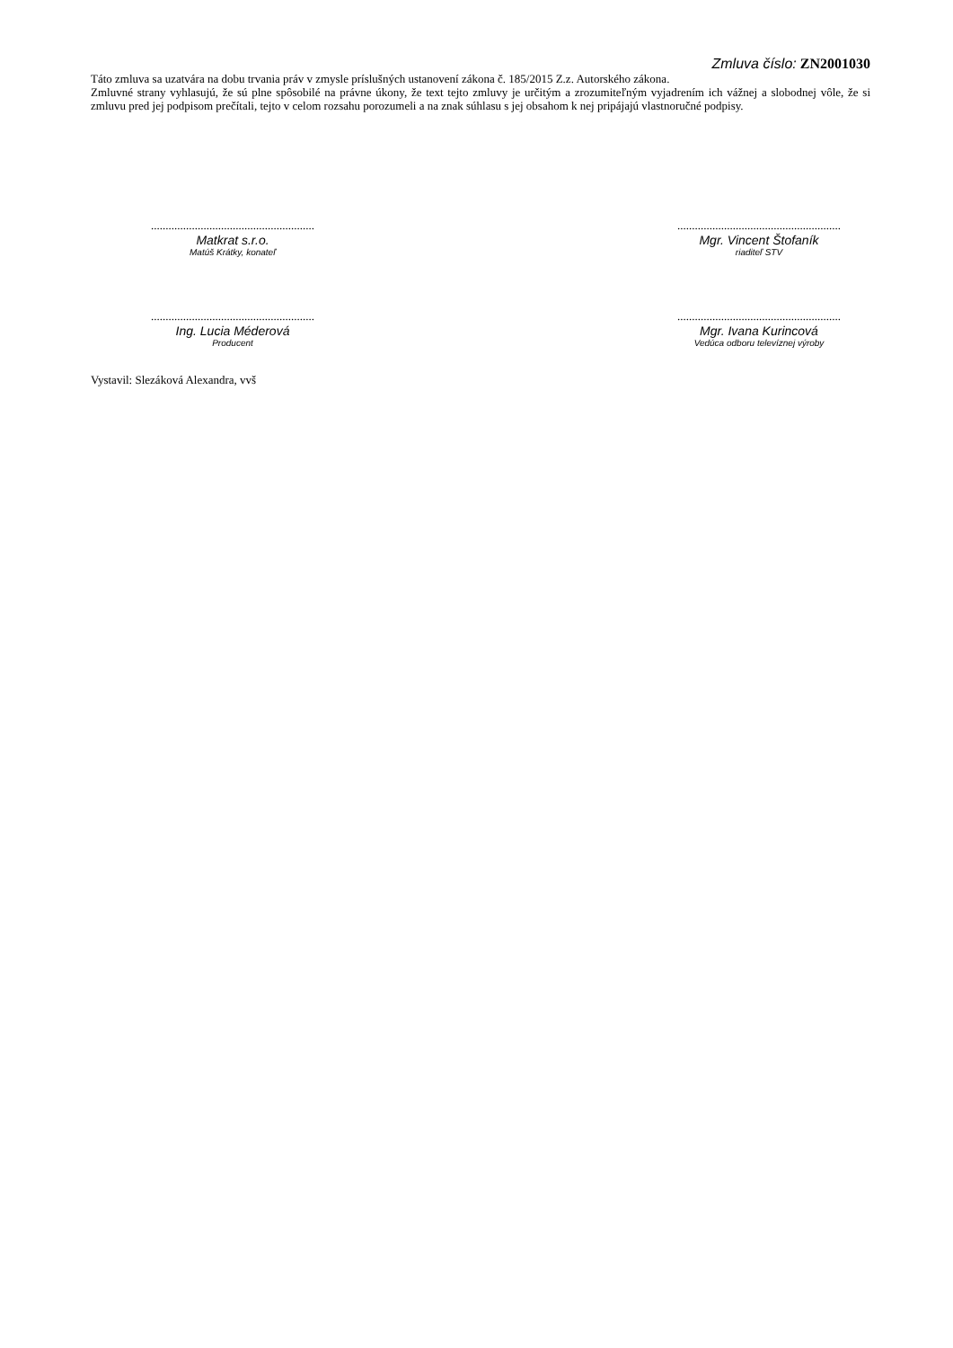Zmluva číslo: ZN2001030
Táto zmluva sa uzatvára na dobu trvania práv v zmysle príslušných ustanovení zákona č. 185/2015 Z.z. Autorského zákona.
Zmluvné strany vyhlasujú, že sú plne spôsobilé na právne úkony, že text tejto zmluvy je určitým a zrozumiteľným vyjadrením ich vážnej a slobodnej vôle, že si zmluvu pred jej podpisom prečítali, tejto v celom rozsahu porozumeli a na znak súhlasu s jej obsahom k nej pripájajú vlastnoručné podpisy.
........................................................
Matkrat s.r.o.
Matúš Krátky, konateľ
........................................................
Mgr. Vincent Štofaník
riaditeľ STV
........................................................
Ing. Lucia Méderová
Producent
........................................................
Mgr. Ivana Kurincová
Vedúca odboru televíznej výroby
Vystavil: Slezáková Alexandra, vvš